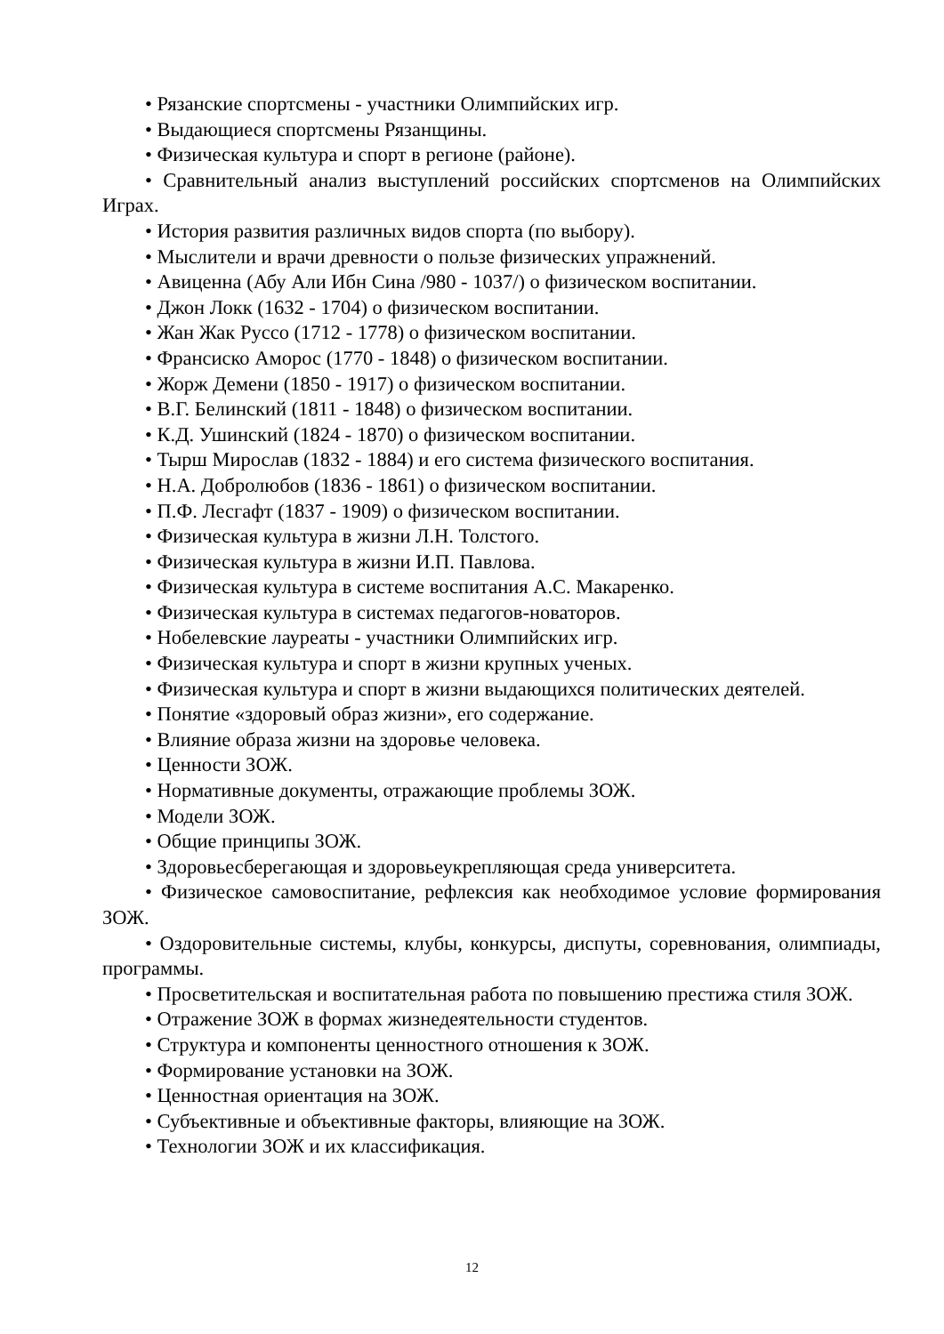• Рязанские спортсмены - участники Олимпийских игр.
• Выдающиеся спортсмены Рязанщины.
• Физическая культура и спорт в регионе (районе).
• Сравнительный анализ выступлений российских спортсменов на Олимпийских Играх.
• История развития различных видов спорта (по выбору).
• Мыслители и врачи древности о пользе физических упражнений.
• Авиценна (Абу Али Ибн Сина /980 - 1037/) о физическом воспитании.
• Джон Локк (1632 - 1704) о физическом воспитании.
• Жан Жак Руссо (1712 - 1778) о физическом воспитании.
• Франсиско Аморос (1770 - 1848) о физическом воспитании.
• Жорж Демени (1850 - 1917) о физическом воспитании.
• В.Г. Белинский (1811 - 1848) о физическом воспитании.
• К.Д. Ушинский (1824 - 1870) о физическом воспитании.
• Тырш Мирослав (1832 - 1884) и его система физического воспитания.
• Н.А. Добролюбов (1836 - 1861) о физическом воспитании.
• П.Ф. Лесгафт (1837 - 1909) о физическом воспитании.
• Физическая культура в жизни Л.Н. Толстого.
• Физическая культура в жизни И.П. Павлова.
• Физическая культура в системе воспитания А.С. Макаренко.
• Физическая культура в системах педагогов-новаторов.
• Нобелевские лауреаты - участники Олимпийских игр.
• Физическая культура и спорт в жизни крупных ученых.
• Физическая культура и спорт в жизни выдающихся политических деятелей.
• Понятие «здоровый образ жизни», его содержание.
• Влияние образа жизни на здоровье человека.
• Ценности ЗОЖ.
• Нормативные документы, отражающие проблемы ЗОЖ.
• Модели ЗОЖ.
• Общие принципы ЗОЖ.
• Здоровьесберегающая и здоровьеукрепляющая среда университета.
• Физическое самовоспитание, рефлексия как необходимое условие формирования ЗОЖ.
• Оздоровительные системы, клубы, конкурсы, диспуты, соревнования, олимпиады, программы.
• Просветительская и воспитательная работа по повышению престижа стиля ЗОЖ.
• Отражение ЗОЖ в формах жизнедеятельности студентов.
• Структура и компоненты ценностного отношения к ЗОЖ.
• Формирование установки на ЗОЖ.
• Ценностная ориентация на ЗОЖ.
• Субъективные и объективные факторы, влияющие на ЗОЖ.
• Технологии ЗОЖ и их классификация.
12